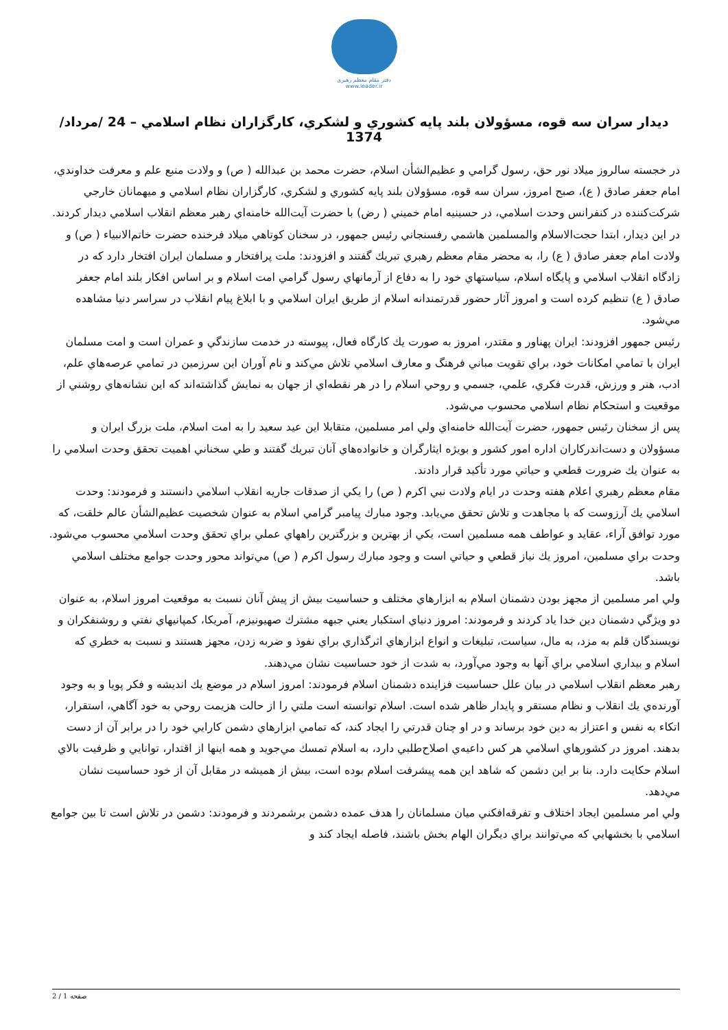دفتر مقام معظم رهبری
www.leader.ir
ديدار سران سه قوه، مسؤولان بلند پايه كشوري و لشكري، كارگزاران نظام اسلامي – 24 /مرداد/ 1374
در خجسته سالروز ميلاد نور حق، رسول گرامي و عظيم‌الشأن اسلام، حضرت محمد بن عبدالله ( ص) و ولادت منبع علم و معرفت خداوندي، امام جعفر صادق ( ع)، صبح امروز، سران سه قوه، مسؤولان بلند پايه كشوري و لشكري، كارگزاران نظام اسلامي و ميهمانان خارجي شركت‌كننده در كنفرانس وحدت اسلامي، در حسينيه امام خميني ( رض) با حضرت آيت‌الله خامنه‌اي رهبر معظم انقلاب اسلامي ديدار كردند.
در اين ديدار، ابتدا حجت‌الاسلام والمسلمين هاشمي رفسنجاني رئيس جمهور، در سخنان كوتاهي ميلاد فرخنده حضرت خاتم‌الانبياء ( ص) و ولادت امام جعفر صادق ( ع) را، به محضر مقام معظم رهبري تبريك گفتند و افزودند: ملت پرافتخار و مسلمان ايران افتخار دارد كه در زادگاه انقلاب اسلامي و پايگاه اسلام، سياستهاي خود را به دفاع از آرمانهاي رسول گرامي امت اسلام و بر اساس افكار بلند امام جعفر صادق ( ع) تنظيم كرده است و امروز آثار حضور قدرتمندانه اسلام از طريق ايران اسلامي و با ابلاغ پيام انقلاب در سراسر دنيا مشاهده مي‌شود.
رئيس جمهور افزودند: ايران پهناور و مقتدر، امروز به صورت يك كارگاه فعال، پيوسته در خدمت سازندگي و عمران است و امت مسلمان ايران با تمامي امكانات خود، براي تقويت مباني فرهنگ و معارف اسلامي تلاش مي‌كند و نام آوران اين سرزمين در تمامي عرصه‌هاي علم، ادب، هنر و ورزش، قدرت فكري، علمي، جسمي و روحي اسلام را در هر نقطه‌اي از جهان به نمايش گذاشته‌اند كه اين نشانه‌هاي روشني از موقعيت و استحكام نظام اسلامي محسوب مي‌شود.
پس از سخنان رئيس جمهور، حضرت آيت‌الله خامنه‌اي ولي امر مسلمين، متقابلا اين عيد سعيد را به امت اسلام، ملت بزرگ ايران و مسؤولان و دست‌اندركاران اداره امور كشور و بويژه ايثارگران و خانواده‌هاي آنان تبريك گفتند و طي سخناني اهميت تحقق وحدت اسلامي را به عنوان يك ضرورت قطعي و حياتي مورد تأكيد قرار دادند.
مقام معظم رهبري اعلام هفته وحدت در ايام ولادت نبي اكرم ( ص) را يكي از صدقات جاريه انقلاب اسلامي دانستند و فرمودند: وحدت اسلامي يك آرزوست كه با مجاهدت و تلاش تحقق مي‌يابد. وجود مبارك پيامبر گرامي اسلام به عنوان شخصيت عظيم‌الشأن عالم خلقت، كه مورد توافق آراء، عقايد و عواطف همه مسلمين است، يكي از بهترين و بزرگترين راههاي عملي براي تحقق وحدت اسلامي محسوب مي‌شود. وحدت براي مسلمين، امروز يك نياز قطعي و حياتي است و وجود مبارك رسول اكرم ( ص) مي‌تواند محور وحدت جوامع مختلف اسلامي باشد.
ولي امر مسلمين از مجهز بودن دشمنان اسلام به ابزارهاي مختلف و حساسيت بيش از پيش آنان نسبت به موقعيت امروز اسلام، به عنوان دو ويژگي دشمنان دين خدا ياد كردند و فرمودند: امروز دنياي استكبار يعني جبهه مشترك صهيونيزم، آمريكا، كمپانيهاي نفتي و روشنفكران و نويسندگان قلم به مزد، به مال، سياست، تبليغات و انواع ابزارهاي اثرگذاري براي نفوذ و ضربه زدن، مجهز هستند و نسبت به خطري كه اسلام و بيداري اسلامي براي آنها به وجود مي‌آورد، به شدت از خود حساسيت نشان مي‌دهند.
رهبر معظم انقلاب اسلامي در بيان علل حساسيت فزاينده دشمنان اسلام فرمودند: امروز اسلام در موضع يك انديشه و فكر پويا و به وجود آورنده‌ي يك انقلاب و نظام مستقر و پايدار ظاهر شده است. اسلام توانسته است ملتي را از حالت هزيمت روحي به خود آگاهي، استقرار، اتكاء به نفس و اعتزاز به دين خود برساند و در او چنان قدرتي را ايجاد كند، كه تمامي ابزارهاي دشمن كارايي خود را در برابر آن از دست بدهند. امروز در كشورهاي اسلامي هر كس داعيه‌ي اصلاح‌طلبي دارد، به اسلام تمسك مي‌جويد و همه اينها از اقتدار، توانايي و ظرفيت بالاي اسلام حكايت دارد. بنا بر اين دشمن كه شاهد اين همه پيشرفت اسلام بوده است، بيش از هميشه در مقابل آن از خود حساسيت نشان مي‌دهد.
ولي امر مسلمين ايجاد اختلاف و تفرقه‌افكني ميان مسلمانان را هدف عمده دشمن برشمردند و فرمودند: دشمن در تلاش است تا بين جوامع اسلامي با بخشهايي كه مي‌توانند براي ديگران الهام بخش باشند، فاصله ايجاد كند و
صفحه 1 / 2